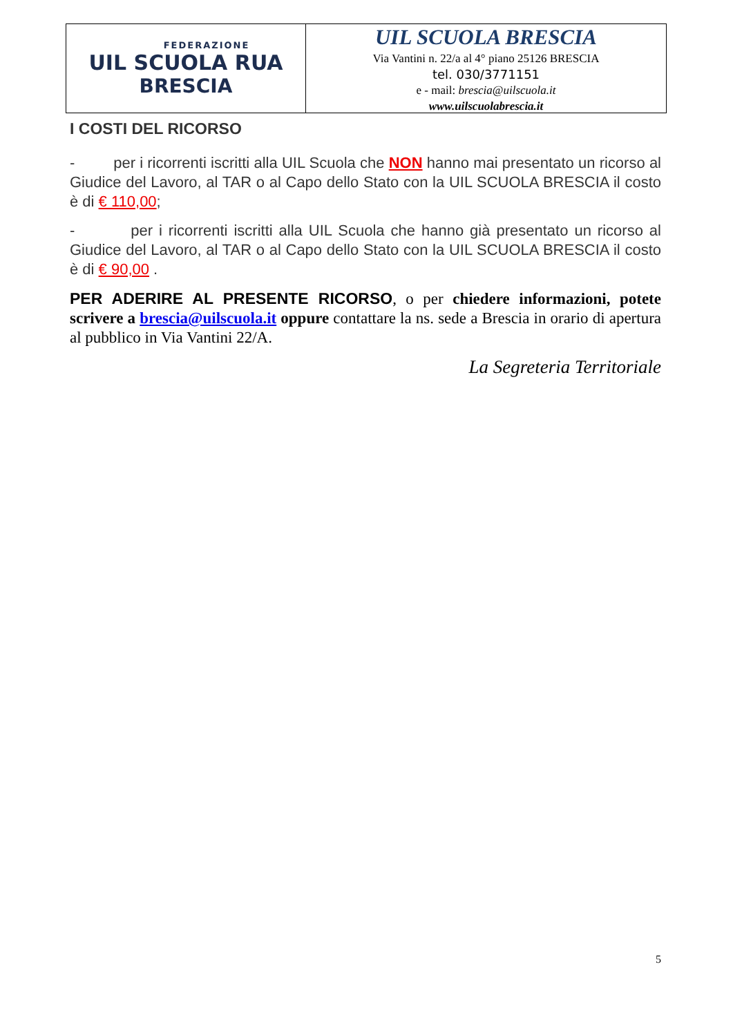FEDERAZIONE
UIL SCUOLA RUA
BRESCIA
UIL SCUOLA BRESCIA
Via Vantini n. 22/a al 4° piano 25126 BRESCIA
tel. 030/3771151
e - mail: brescia@uilscuola.it
www.uilscuolabrescia.it
I COSTI DEL RICORSO
- per i ricorrenti iscritti alla UIL Scuola che NON hanno mai presentato un ricorso al Giudice del Lavoro, al TAR o al Capo dello Stato con la UIL SCUOLA BRESCIA il costo è di € 110,00;
- per i ricorrenti iscritti alla UIL Scuola che hanno già presentato un ricorso al Giudice del Lavoro, al TAR o al Capo dello Stato con la UIL SCUOLA BRESCIA il costo è di € 90,00 .
PER ADERIRE AL PRESENTE RICORSO, o per chiedere informazioni, potete scrivere a brescia@uilscuola.it oppure contattare la ns. sede a Brescia in orario di apertura al pubblico in Via Vantini 22/A.
La Segreteria Territoriale
5